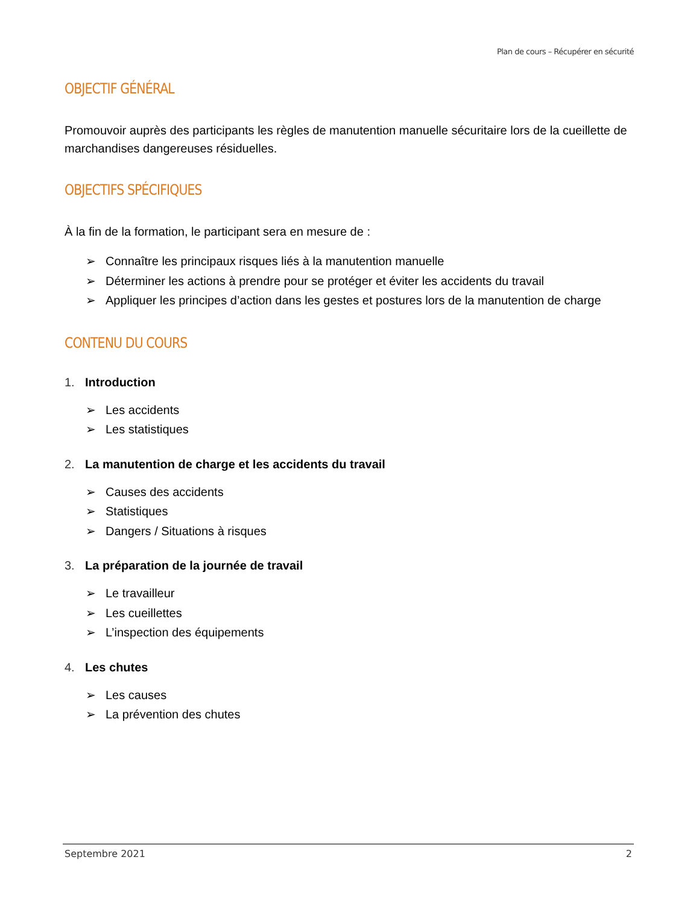Plan de cours – Récupérer en sécurité
OBJECTIF GÉNÉRAL
Promouvoir auprès des participants les règles de manutention manuelle sécuritaire lors de la cueillette de marchandises dangereuses résiduelles.
OBJECTIFS SPÉCIFIQUES
À la fin de la formation, le participant sera en mesure de :
➢ Connaître les principaux risques liés à la manutention manuelle
➢ Déterminer les actions à prendre pour se protéger et éviter les accidents du travail
➢ Appliquer les principes d’action dans les gestes et postures lors de la manutention de charge
CONTENU DU COURS
1. Introduction
➢ Les accidents
➢ Les statistiques
2. La manutention de charge et les accidents du travail
➢ Causes des accidents
➢ Statistiques
➢ Dangers / Situations à risques
3. La préparation de la journée de travail
➢ Le travailleur
➢ Les cueillettes
➢ L’inspection des équipements
4. Les chutes
➢ Les causes
➢ La prévention des chutes
Septembre 2021 2